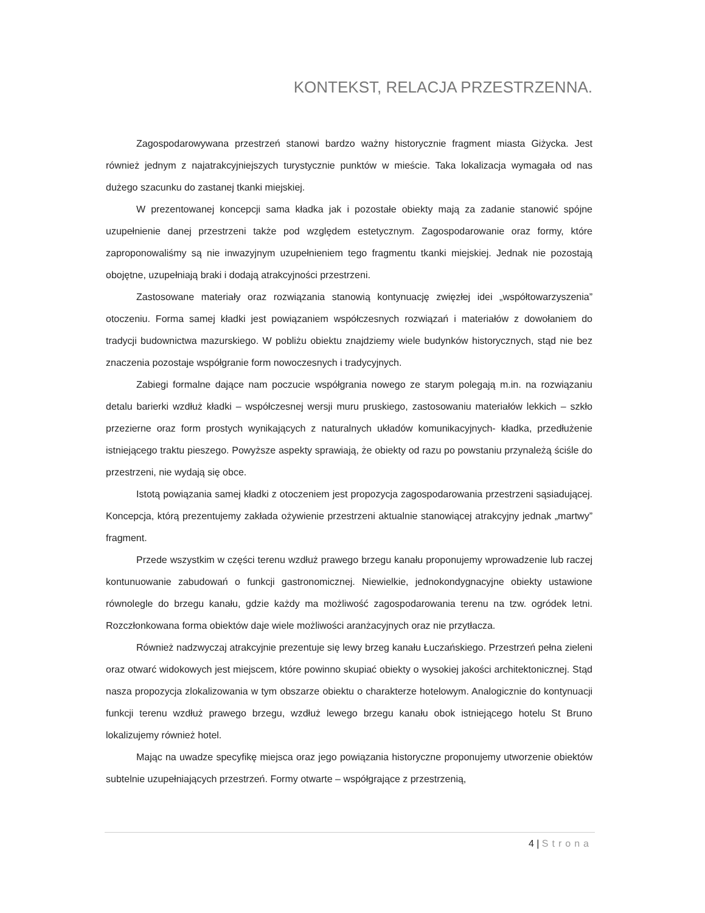KONTEKST, RELACJA PRZESTRZENNA.
Zagospodarowywana przestrzeń stanowi bardzo ważny historycznie fragment miasta Giżycka. Jest również jednym z najatrakcyjniejszych turystycznie punktów w mieście. Taka lokalizacja wymagała od nas dużego szacunku do zastanej tkanki miejskiej.
W prezentowanej koncepcji sama kładka jak i pozostałe obiekty mają za zadanie stanowić spójne uzupełnienie danej przestrzeni także pod względem estetycznym. Zagospodarowanie oraz formy, które zaproponowaliśmy są nie inwazyjnym uzupełnieniem tego fragmentu tkanki miejskiej. Jednak nie pozostają obojętne, uzupełniają braki i dodają atrakcyjności przestrzeni.
Zastosowane materiały oraz rozwiązania stanowią kontynuację zwięzłej idei „współtowarzyszenia” otoczeniu. Forma samej kładki jest powiązaniem współczesnych rozwiązań i materiałów z dowołaniem do tradycji budownictwa mazurskiego. W pobliżu obiektu znajdziemy wiele budynków historycznych, stąd nie bez znaczenia pozostaje współgranie form nowoczesnych i tradycyjnych.
Zabiegi formalne dające nam poczucie współgrania nowego ze starym polegają m.in. na rozwiązaniu detalu barierki wzdłuż kładki – współczesnej wersji muru pruskiego, zastosowaniu materiałów lekkich – szkło przezierne oraz form prostych wynikających z naturalnych układów komunikacyjnych- kładka, przedłużenie istniejącego traktu pieszego. Powyższe aspekty sprawiają, że obiekty od razu po powstaniu przynależą ściśle do przestrzeni, nie wydają się obce.
Istotą powiązania samej kładki z otoczeniem jest propozycja zagospodarowania przestrzeni sąsiadującej. Koncepcja, którą prezentujemy zakłada ożywienie przestrzeni aktualnie stanowiącej atrakcyjny jednak „martwy” fragment.
Przede wszystkim w części terenu wzdłuż prawego brzegu kanału proponujemy wprowadzenie lub raczej kontunuowanie zabudowań o funkcji gastronomicznej. Niewielkie, jednokondygnacyjne obiekty ustawione równolegle do brzegu kanału, gdzie każdy ma możliwość zagospodarowania terenu na tzw. ogródek letni. Rozczłonkowana forma obiektów daje wiele możliwości aranżacyjnych oraz nie przytłacza.
Również nadzwyczaj atrakcyjnie prezentuje się lewy brzeg kanału Łuczańskiego. Przestrzeń pełna zieleni oraz otwarć widokowych jest miejscem, które powinno skupiać obiekty o wysokiej jakości architektonicznej. Stąd nasza propozycja zlokalizowania w tym obszarze obiektu o charakterze hotelowym. Analogicznie do kontynuacji funkcji terenu wzdłuż prawego brzegu, wzdłuż lewego brzegu kanału obok istniejącego hotelu St Bruno lokalizujemy również hotel.
Mając na uwadze specyfikę miejsca oraz jego powiązania historyczne proponujemy utworzenie obiektów subtelnie uzupełniających przestrzeń. Formy otwarte – współgrające z przestrzenią,
4 | Strona